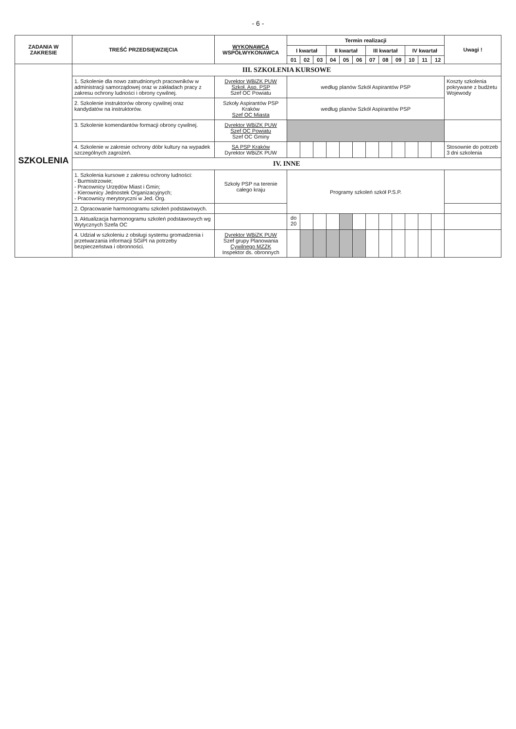- 6 -
| ZADANIA W ZAKRESIE | TREŚĆ PRZEDSIĘWZIĘCIA | WYKONAWCA WSPÓŁWYKONAWCA | Termin realizacji | | | | | | | | | | | | Uwagi ! |
| --- | --- | --- | --- | --- | --- | --- | --- | --- | --- | --- | --- | --- | --- | --- | --- |
| | | | I kwartał | | | II kwartał | | | III kwartał | | | IV kwartał | | | |
| | | | 01 | 02 | 03 | 04 | 05 | 06 | 07 | 08 | 09 | 10 | 11 | 12 | |
| SZKOLENIA | III. SZKOLENIA KURSOWE | | | | | | | | | | | | | | |
| | 1. Szkolenie dla nowo zatrudnionych pracowników w administracji samorządowej oraz w zakładach pracy z zakresu ochrony ludności i obrony cywilnej. | Dyrektor WBiZK PUW Szkoł. Asp. PSP Szef OC Powiatu | według planów Szkół Aspirantów PSP | | | | | | | | | | | | Koszty szkolenia pokrywane z budżetu Wojewody |
| | 2. Szkolenie instruktorów obrony cywilnej oraz kandydatów na instruktorów. | Szkoły Aspirantów PSP Kraków Szef OC Miasta | według planów Szkół Aspirantów PSP | | | | | | | | | | | | |
| | 3. Szkolenie komendantów formacji obrony cywilnej. | Dyrektor WBiZK PUW Szef OC Powiatu Szef OC Gminy | | | | | | | | | | | | | |
| | 4. Szkolenie w zakresie ochrony dóbr kultury na wypadek szczególnych zagrożeń. | SA PSP Kraków Dyrektor WBiZK PUW | | | | | | | | | | | | | Stosownie do potrzeb 3 dni szkolenia |
| | IV. INNE | | | | | | | | | | | | | | |
| | 1. Szkolenia kursowe z zakresu ochrony ludności: - Burmistrzowie; - Pracownicy Urzędów Miast i Gmin; - Kierownicy Jednostek Organizacyjnych; - Pracownicy merytoryczni w Jed. Org. | Szkoły PSP na terenie całego kraju | Programy szkoleń szkół P.S.P. | | | | | | | | | | | | |
| | 2. Opracowanie harmonogramu szkoleń podstawowych. | | | | | | | | | | | | | | |
| | 3. Aktualizacja harmonogramu szkoleń podstawowych wg Wytycznych Szefa OC | | do 20 | | | | | | | | | | | | |
| | 4. Udział w szkoleniu z obsługi systemu gromadzenia i przetwarzania informacji SGiPI na potrzeby bezpieczeństwa i obronności. | Dyrektor WBiZK PUW Szef grupy Planowania Cywilnego MZZK Inspektor ds. obronnych | | | | | | | | | | | | | |